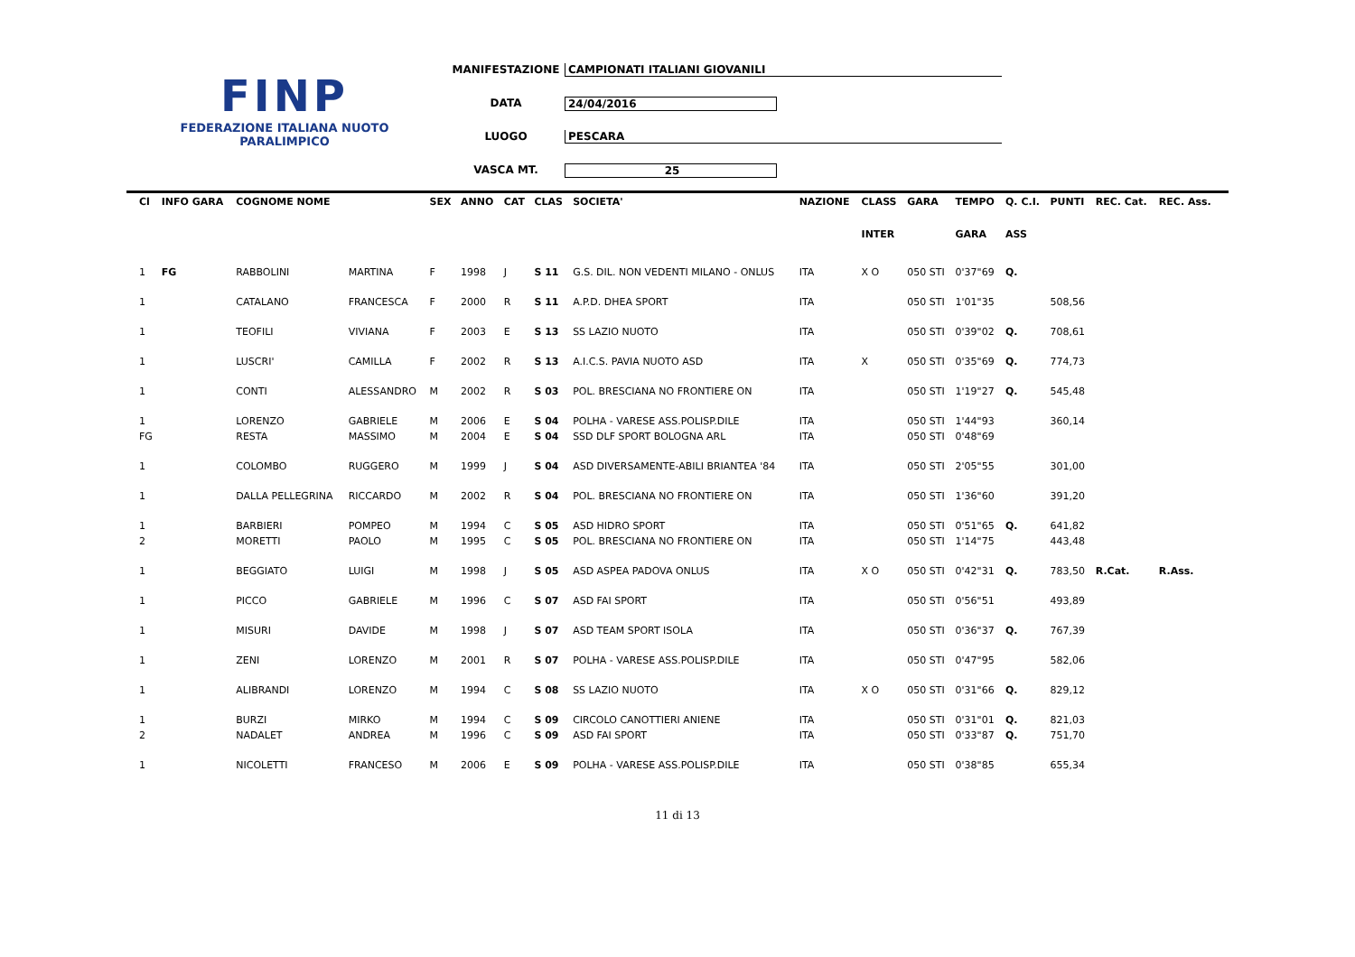FINP
FEDERAZIONE ITALIANA NUOTO PARALIMPICO
MANIFESTAZIONE CAMPIONATI ITALIANI GIOVANILI
DATA 24/04/2016
LUOGO PESCARA
VASCA MT. 25
| Cl | INFO GARA | COGNOME NOME | | SEX | ANNO | CAT | CLAS | SOCIETA' | NAZIONE | CLASS | GARA | TEMPO | Q. C.I. | PUNTI | REC. Cat. | REC. Ass. |
| --- | --- | --- | --- | --- | --- | --- | --- | --- | --- | --- | --- | --- | --- | --- | --- | --- |
| | | | | | | | | | | INTER | | GARA | ASS | | | |
| 1 | FG | RABBOLINI | MARTINA | F | 1998 | J | S 11 | G.S. DIL. NON VEDENTI MILANO - ONLUS | ITA | X O | 050 STI | 0'37"69 | Q. | | | |
| 1 | | CATALANO | FRANCESCA | F | 2000 | R | S 11 | A.P.D. DHEA SPORT | ITA | | 050 STI | 1'01"35 | | 508,56 | | |
| 1 | | TEOFILI | VIVIANA | F | 2003 | E | S 13 | SS LAZIO NUOTO | ITA | | 050 STI | 0'39"02 | Q. | 708,61 | | |
| 1 | | LUSCRI' | CAMILLA | F | 2002 | R | S 13 | A.I.C.S. PAVIA NUOTO ASD | ITA | X | 050 STI | 0'35"69 | Q. | 774,73 | | |
| 1 | | CONTI | ALESSANDRO | M | 2002 | R | S 03 | POL. BRESCIANA NO FRONTIERE ON | ITA | | 050 STI | 1'19"27 | Q. | 545,48 | | |
| 1 | | LORENZO | GABRIELE | M | 2006 | E | S 04 | POLHA - VARESE ASS.POLISP.DILE | ITA | | 050 STI | 1'44"93 | | 360,14 | | |
| FG | | RESTA | MASSIMO | M | 2004 | E | S 04 | SSD DLF SPORT BOLOGNA ARL | ITA | | 050 STI | 0'48"69 | | | | |
| 1 | | COLOMBO | RUGGERO | M | 1999 | J | S 04 | ASD DIVERSAMENTE-ABILI BRIANTEA '84 | ITA | | 050 STI | 2'05"55 | | 301,00 | | |
| 1 | | DALLA PELLEGRINA | RICCARDO | M | 2002 | R | S 04 | POL. BRESCIANA NO FRONTIERE ON | ITA | | 050 STI | 1'36"60 | | 391,20 | | |
| 1 | | BARBIERI | POMPEO | M | 1994 | C | S 05 | ASD HIDRO SPORT | ITA | | 050 STI | 0'51"65 | Q. | 641,82 | | |
| 2 | | MORETTI | PAOLO | M | 1995 | C | S 05 | POL. BRESCIANA NO FRONTIERE ON | ITA | | 050 STI | 1'14"75 | | 443,48 | | |
| 1 | | BEGGIATO | LUIGI | M | 1998 | J | S 05 | ASD ASPEA PADOVA ONLUS | ITA | X O | 050 STI | 0'42"31 | Q. | 783,50 | R.Cat. | R.Ass. |
| 1 | | PICCO | GABRIELE | M | 1996 | C | S 07 | ASD FAI SPORT | ITA | | 050 STI | 0'56"51 | | 493,89 | | |
| 1 | | MISURI | DAVIDE | M | 1998 | J | S 07 | ASD TEAM SPORT ISOLA | ITA | | 050 STI | 0'36"37 | Q. | 767,39 | | |
| 1 | | ZENI | LORENZO | M | 2001 | R | S 07 | POLHA - VARESE ASS.POLISP.DILE | ITA | | 050 STI | 0'47"95 | | 582,06 | | |
| 1 | | ALIBRANDI | LORENZO | M | 1994 | C | S 08 | SS LAZIO NUOTO | ITA | X O | 050 STI | 0'31"66 | Q. | 829,12 | | |
| 1 | | BURZI | MIRKO | M | 1994 | C | S 09 | CIRCOLO CANOTTIERI ANIENE | ITA | | 050 STI | 0'31"01 | Q. | 821,03 | | |
| 2 | | NADALET | ANDREA | M | 1996 | C | S 09 | ASD FAI SPORT | ITA | | 050 STI | 0'33"87 | Q. | 751,70 | | |
| 1 | | NICOLETTI | FRANCESO | M | 2006 | E | S 09 | POLHA - VARESE ASS.POLISP.DILE | ITA | | 050 STI | 0'38"85 | | 655,34 | | |
11 di 13